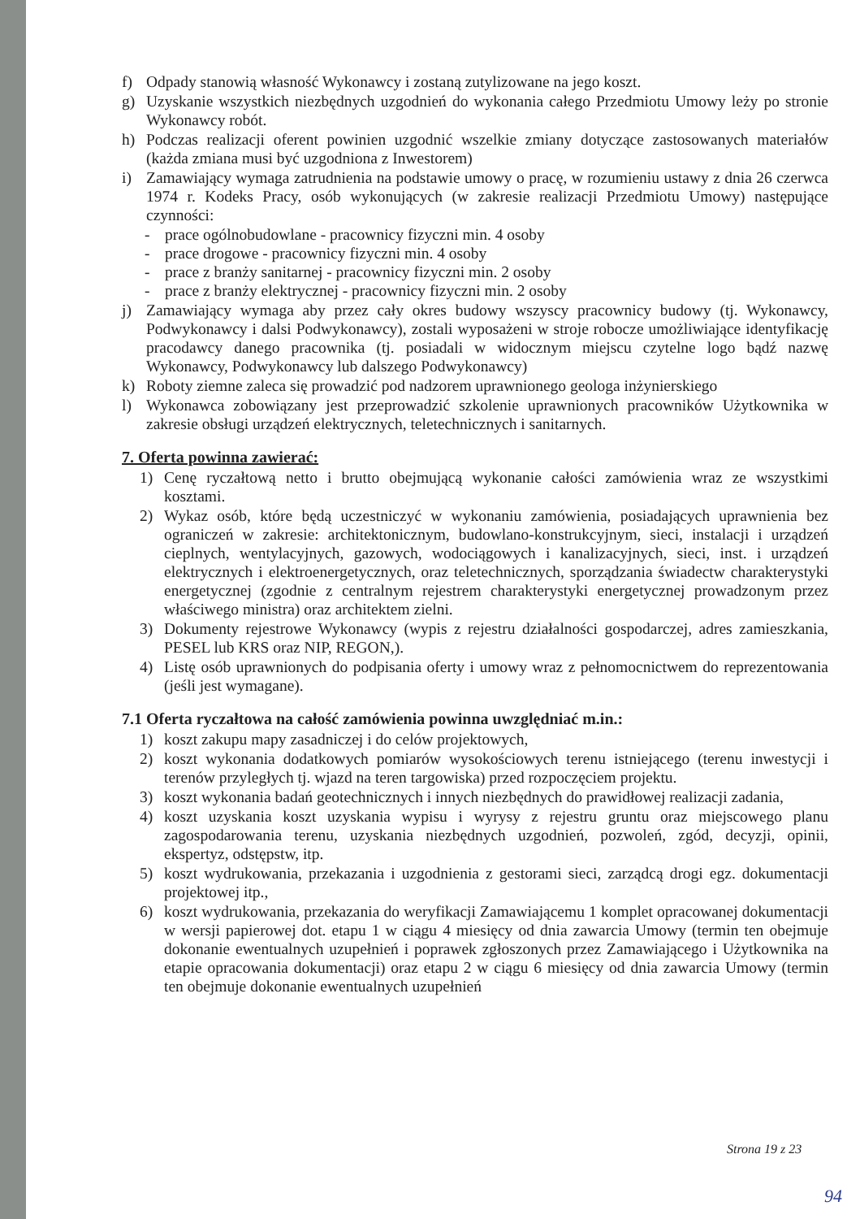f) Odpady stanowią własność Wykonawcy i zostaną zutylizowane na jego koszt.
g) Uzyskanie wszystkich niezbędnych uzgodnień do wykonania całego Przedmiotu Umowy leży po stronie Wykonawcy robót.
h) Podczas realizacji oferent powinien uzgodnić wszelkie zmiany dotyczące zastosowanych materiałów (każda zmiana musi być uzgodniona z Inwestorem)
i) Zamawiający wymaga zatrudnienia na podstawie umowy o pracę, w rozumieniu ustawy z dnia 26 czerwca 1974 r. Kodeks Pracy, osób wykonujących (w zakresie realizacji Przedmiotu Umowy) następujące czynności:
- prace ogólnobudowlane - pracownicy fizyczni min. 4 osoby
- prace drogowe - pracownicy fizyczni min. 4 osoby
- prace z branży sanitarnej - pracownicy fizyczni min. 2 osoby
- prace z branży elektrycznej - pracownicy fizyczni min. 2 osoby
j) Zamawiający wymaga aby przez cały okres budowy wszyscy pracownicy budowy (tj. Wykonawcy, Podwykonawcy i dalsi Podwykonawcy), zostali wyposażeni w stroje robocze umożliwiające identyfikację pracodawcy danego pracownika (tj. posiadali w widocznym miejscu czytelne logo bądź nazwę Wykonawcy, Podwykonawcy lub dalszego Podwykonawcy)
k) Roboty ziemne zaleca się prowadzić pod nadzorem uprawnionego geologa inżynierskiego
l) Wykonawca zobowiązany jest przeprowadzić szkolenie uprawnionych pracowników Użytkownika w zakresie obsługi urządzeń elektrycznych, teletechnicznych i sanitarnych.
7. Oferta powinna zawierać:
1) Cenę ryczałtową netto i brutto obejmującą wykonanie całości zamówienia wraz ze wszystkimi kosztami.
2) Wykaz osób, które będą uczestniczyć w wykonaniu zamówienia, posiadających uprawnienia bez ograniczeń w zakresie: architektonicznym, budowlano-konstrukcyjnym, sieci, instalacji i urządzeń cieplnych, wentylacyjnych, gazowych, wodociągowych i kanalizacyjnych, sieci, inst. i urządzeń elektrycznych i elektroenergetycznych, oraz teletechnicznych, sporządzania świadectw charakterystyki energetycznej (zgodnie z centralnym rejestrem charakterystyki energetycznej prowadzonym przez właściwego ministra) oraz architektem zielni.
3) Dokumenty rejestrowe Wykonawcy (wypis z rejestru działalności gospodarczej, adres zamieszkania, PESEL lub KRS oraz NIP, REGON,).
4) Listę osób uprawnionych do podpisania oferty i umowy wraz z pełnomocnictwem do reprezentowania (jeśli jest wymagane).
7.1 Oferta ryczałtowa na całość zamówienia powinna uwzględniać m.in.:
1) koszt zakupu mapy zasadniczej i do celów projektowych,
2) koszt wykonania dodatkowych pomiarów wysokościowych terenu istniejącego (terenu inwestycji i terenów przyległych tj. wjazd na teren targowiska) przed rozpoczęciem projektu.
3) koszt wykonania badań geotechnicznych i innych niezbędnych do prawidłowej realizacji zadania,
4) koszt uzyskania koszt uzyskania wypisu i wyrysy z rejestru gruntu oraz miejscowego planu zagospodarowania terenu, uzyskania niezbędnych uzgodnień, pozwoleń, zgód, decyzji, opinii, ekspertyz, odstępstw, itp.
5) koszt wydrukowania, przekazania i uzgodnienia z gestorami sieci, zarządcą drogi egz. dokumentacji projektowej itp.,
6) koszt wydrukowania, przekazania do weryfikacji Zamawiającemu 1 komplet opracowanej dokumentacji w wersji papierowej dot. etapu 1 w ciągu 4 miesięcy od dnia zawarcia Umowy (termin ten obejmuje dokonanie ewentualnych uzupełnień i poprawek zgłoszonych przez Zamawiającego i Użytkownika na etapie opracowania dokumentacji) oraz etapu 2 w ciągu 6 miesięcy od dnia zawarcia Umowy (termin ten obejmuje dokonanie ewentualnych uzupełnień
Strona 19 z 23
94